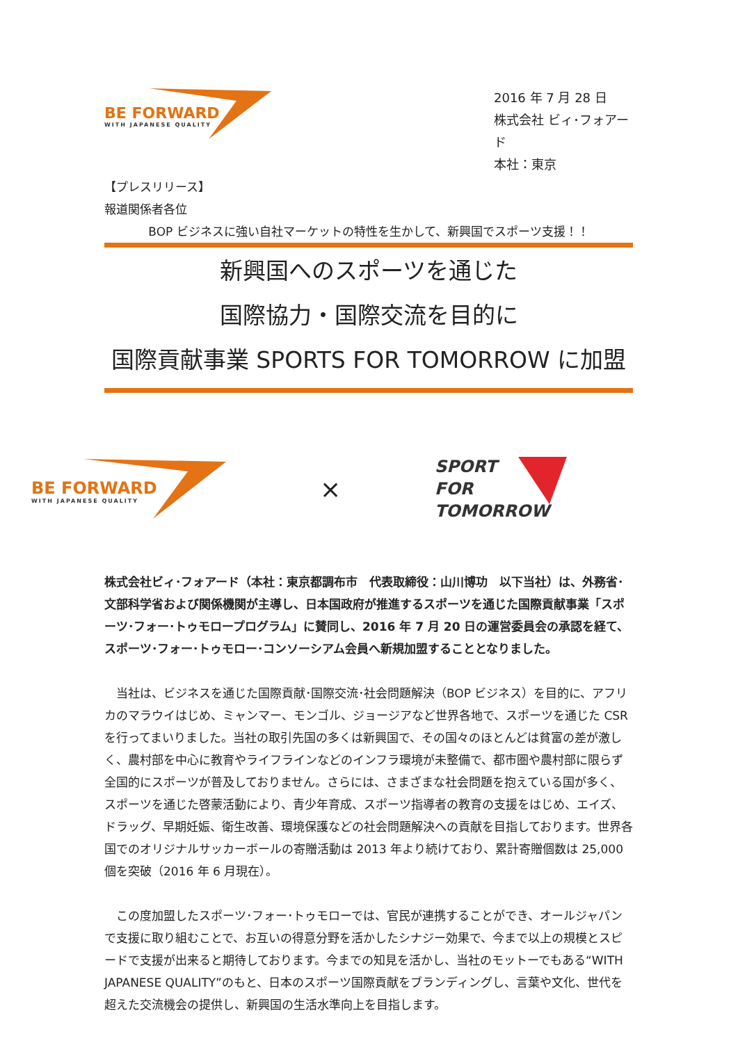BE FORWARD
WITH JAPANESE QUALITY
2016 年 7 月 28 日
株式会社 ビィ･フォアード
本社：東京
【プレスリリース】
報道関係者各位
BOP ビジネスに強い自社マーケットの特性を生かして、新興国でスポーツ支援！！
新興国へのスポーツを通じた
国際協力・国際交流を目的に
国際貢献事業 SPORTS FOR TOMORROW に加盟
BE FORWARD
WITH JAPANESE QUALITY
×
SPORT
FOR
TOMORROW
株式会社ビィ･フォアード（本社：東京都調布市　代表取締役：山川博功　以下当社）は、外務省･文部科学省および関係機関が主導し、日本国政府が推進するスポーツを通じた国際貢献事業「スポーツ･フォー･トゥモロープログラム」に賛同し、2016 年 7 月 20 日の運営委員会の承認を経て、スポーツ･フォー･トゥモロー･コンソーシアム会員へ新規加盟することとなりました。
　当社は、ビジネスを通じた国際貢献･国際交流･社会問題解決（BOP ビジネス）を目的に、アフリカのマラウイはじめ、ミャンマー、モンゴル、ジョージアなど世界各地で、スポーツを通じた CSR を行ってまいりました。当社の取引先国の多くは新興国で、その国々のほとんどは貧富の差が激しく、農村部を中心に教育やライフラインなどのインフラ環境が未整備で、都市圏や農村部に限らず全国的にスポーツが普及しておりません。さらには、さまざまな社会問題を抱えている国が多く、スポーツを通じた啓蒙活動により、青少年育成、スポーツ指導者の教育の支援をはじめ、エイズ、ドラッグ、早期妊娠、衛生改善、環境保護などの社会問題解決への貢献を目指しております。世界各国でのオリジナルサッカーボールの寄贈活動は 2013 年より続けており、累計寄贈個数は 25,000 個を突破（2016 年 6 月現在）。
　この度加盟したスポーツ･フォー･トゥモローでは、官民が連携することができ、オールジャパンで支援に取り組むことで、お互いの得意分野を活かしたシナジー効果で、今まで以上の規模とスピードで支援が出来ると期待しております。今までの知見を活かし、当社のモットーでもある“WITH JAPANESE QUALITY”のもと、日本のスポーツ国際貢献をブランディングし、言葉や文化、世代を超えた交流機会の提供し、新興国の生活水準向上を目指します。